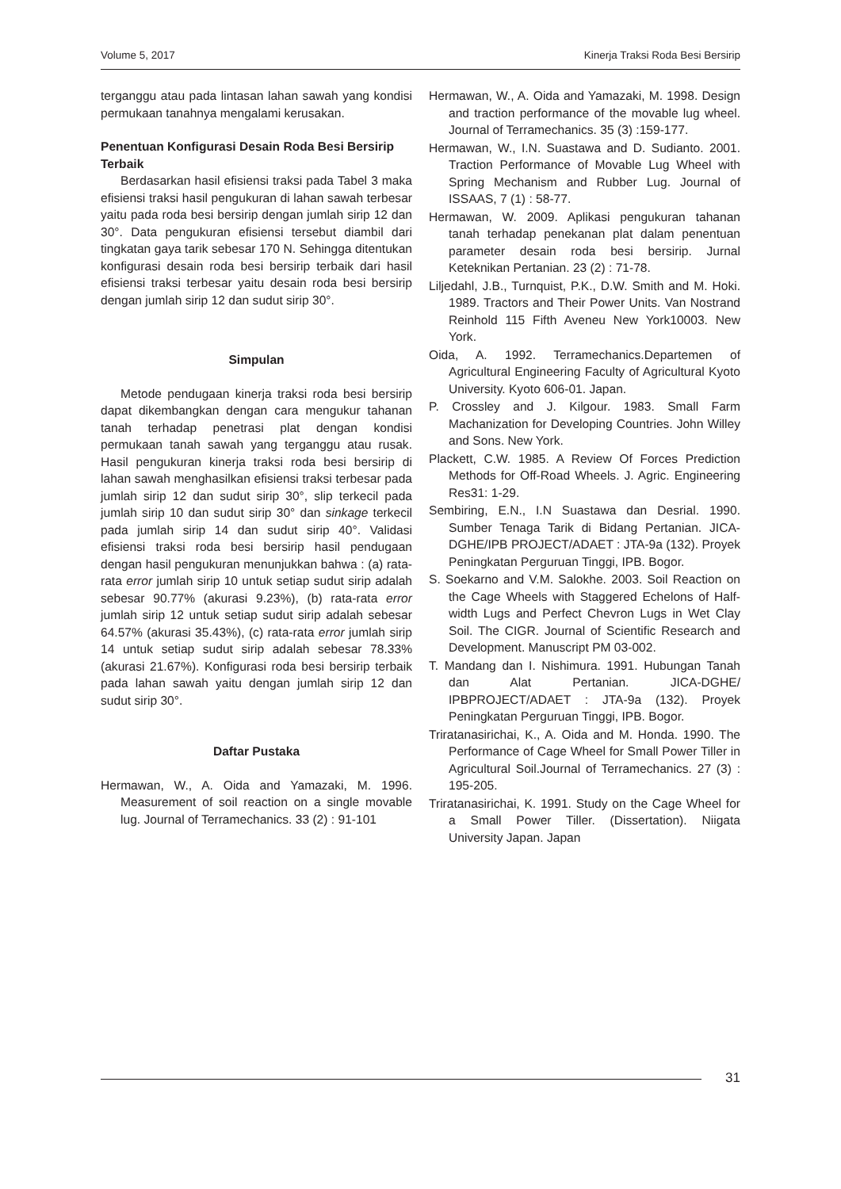Volume 5, 2017 Kinerja Traksi Roda Besi Bersirip
terganggu atau pada lintasan lahan sawah yang kondisi permukaan tanahnya mengalami kerusakan.
Penentuan Konfigurasi Desain Roda Besi Bersirip Terbaik
Berdasarkan hasil efisiensi traksi pada Tabel 3 maka efisiensi traksi hasil pengukuran di lahan sawah terbesar yaitu pada roda besi bersirip dengan jumlah sirip 12 dan 30°. Data pengukuran efisiensi tersebut diambil dari tingkatan gaya tarik sebesar 170 N. Sehingga ditentukan konfigurasi desain roda besi bersirip terbaik dari hasil efisiensi traksi terbesar yaitu desain roda besi bersirip dengan jumlah sirip 12 dan sudut sirip 30°.
Simpulan
Metode pendugaan kinerja traksi roda besi bersirip dapat dikembangkan dengan cara mengukur tahanan tanah terhadap penetrasi plat dengan kondisi permukaan tanah sawah yang terganggu atau rusak. Hasil pengukuran kinerja traksi roda besi bersirip di lahan sawah menghasilkan efisiensi traksi terbesar pada jumlah sirip 12 dan sudut sirip 30°, slip terkecil pada jumlah sirip 10 dan sudut sirip 30° dan sinkage terkecil pada jumlah sirip 14 dan sudut sirip 40°. Validasi efisiensi traksi roda besi bersirip hasil pendugaan dengan hasil pengukuran menunjukkan bahwa : (a) rata-rata error jumlah sirip 10 untuk setiap sudut sirip adalah sebesar 90.77% (akurasi 9.23%), (b) rata-rata error jumlah sirip 12 untuk setiap sudut sirip adalah sebesar 64.57% (akurasi 35.43%), (c) rata-rata error jumlah sirip 14 untuk setiap sudut sirip adalah sebesar 78.33% (akurasi 21.67%). Konfigurasi roda besi bersirip terbaik pada lahan sawah yaitu dengan jumlah sirip 12 dan sudut sirip 30°.
Daftar Pustaka
Hermawan, W., A. Oida and Yamazaki, M. 1996. Measurement of soil reaction on a single movable lug. Journal of Terramechanics. 33 (2) : 91-101
Hermawan, W., A. Oida and Yamazaki, M. 1998. Design and traction performance of the movable lug wheel. Journal of Terramechanics. 35 (3) :159-177.
Hermawan, W., I.N. Suastawa and D. Sudianto. 2001. Traction Performance of Movable Lug Wheel with Spring Mechanism and Rubber Lug. Journal of ISSAAS, 7 (1) : 58-77.
Hermawan, W. 2009. Aplikasi pengukuran tahanan tanah terhadap penekanan plat dalam penentuan parameter desain roda besi bersirip. Jurnal Keteknikan Pertanian. 23 (2) : 71-78.
Liljedahl, J.B., Turnquist, P.K., D.W. Smith and M. Hoki. 1989. Tractors and Their Power Units. Van Nostrand Reinhold 115 Fifth Aveneu New York10003. New York.
Oida, A. 1992. Terramechanics.Departemen of Agricultural Engineering Faculty of Agricultural Kyoto University. Kyoto 606-01. Japan.
P. Crossley and J. Kilgour. 1983. Small Farm Machanization for Developing Countries. John Willey and Sons. New York.
Plackett, C.W. 1985. A Review Of Forces Prediction Methods for Off-Road Wheels. J. Agric. Engineering Res31: 1-29.
Sembiring, E.N., I.N Suastawa dan Desrial. 1990. Sumber Tenaga Tarik di Bidang Pertanian. JICA-DGHE/IPB PROJECT/ADAET : JTA-9a (132). Proyek Peningkatan Perguruan Tinggi, IPB. Bogor.
S. Soekarno and V.M. Salokhe. 2003. Soil Reaction on the Cage Wheels with Staggered Echelons of Half-width Lugs and Perfect Chevron Lugs in Wet Clay Soil. The CIGR. Journal of Scientific Research and Development. Manuscript PM 03-002.
T. Mandang dan I. Nishimura. 1991. Hubungan Tanah dan Alat Pertanian. JICA-DGHE/ IPBPROJECT/ADAET : JTA-9a (132). Proyek Peningkatan Perguruan Tinggi, IPB. Bogor.
Triratanasirichai, K., A. Oida and M. Honda. 1990. The Performance of Cage Wheel for Small Power Tiller in Agricultural Soil.Journal of Terramechanics. 27 (3) : 195-205.
Triratanasirichai, K. 1991. Study on the Cage Wheel for a Small Power Tiller. (Dissertation). Niigata University Japan. Japan
31